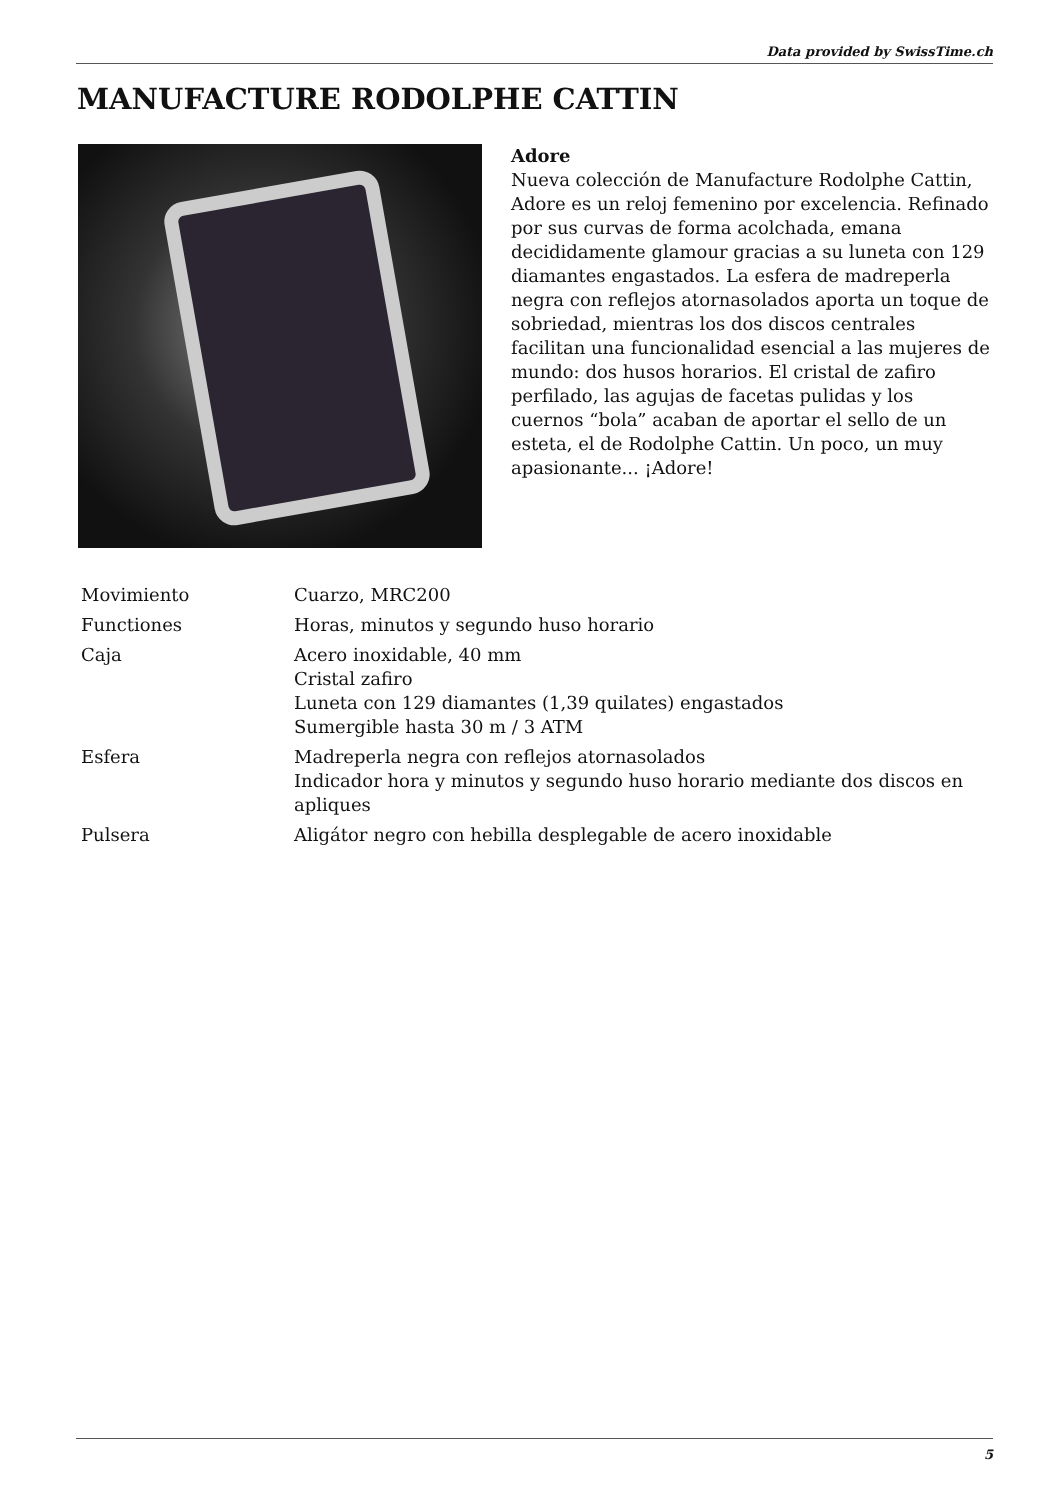Data provided by SwissTime.ch
MANUFACTURE RODOLPHE CATTIN
Adore
Nueva colección de Manufacture Rodolphe Cattin, Adore es un reloj femenino por excelencia. Refinado por sus curvas de forma acolchada, emana decididamente glamour gracias a su luneta con 129 diamantes engastados. La esfera de madreperla negra con reflejos atornasolados aporta un toque de sobriedad, mientras los dos discos centrales facilitan una funcionalidad esencial a las mujeres de mundo: dos husos horarios. El cristal de zafiro perfilado, las agujas de facetas pulidas y los cuernos “bola” acaban de aportar el sello de un esteta, el de Rodolphe Cattin. Un poco, un muy apasionante... ¡Adore!
| Movimiento | Cuarzo, MRC200 |
| Functiones | Horas, minutos y segundo huso horario |
| Caja | Acero inoxidable, 40 mm Cristal zafiro Luneta con 129 diamantes (1,39 quilates) engastados Sumergible hasta 30 m / 3 ATM |
| Esfera | Madreperla negra con reflejos atornasolados Indicador hora y minutos y segundo huso horario mediante dos discos en apliques |
| Pulsera | Aligátor negro con hebilla desplegable de acero inoxidable |
5